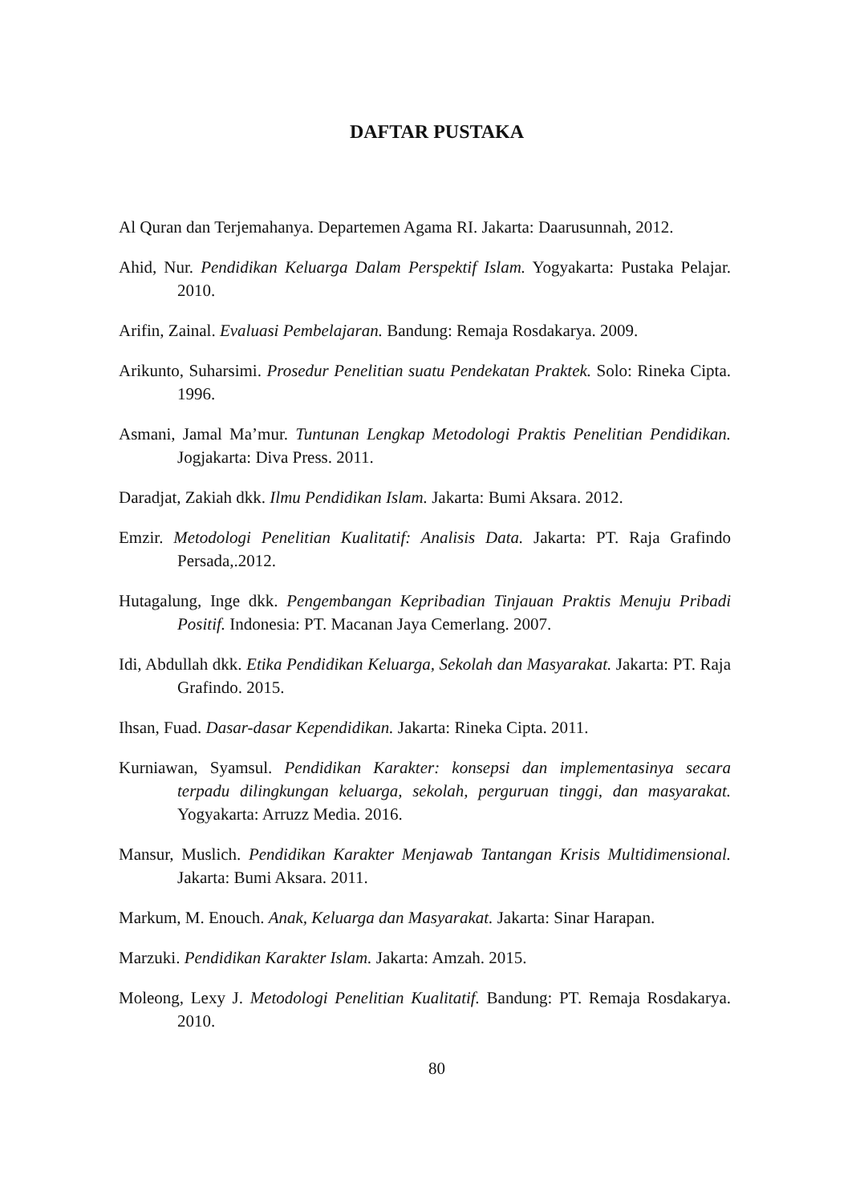DAFTAR PUSTAKA
Al Quran dan Terjemahanya. Departemen Agama RI. Jakarta: Daarusunnah, 2012.
Ahid, Nur. Pendidikan Keluarga Dalam Perspektif Islam. Yogyakarta: Pustaka Pelajar. 2010.
Arifin, Zainal. Evaluasi Pembelajaran. Bandung: Remaja Rosdakarya. 2009.
Arikunto, Suharsimi. Prosedur Penelitian suatu Pendekatan Praktek. Solo: Rineka Cipta. 1996.
Asmani, Jamal Ma’mur. Tuntunan Lengkap Metodologi Praktis Penelitian Pendidikan. Jogjakarta: Diva Press. 2011.
Daradjat, Zakiah dkk. Ilmu Pendidikan Islam. Jakarta: Bumi Aksara. 2012.
Emzir. Metodologi Penelitian Kualitatif: Analisis Data. Jakarta: PT. Raja Grafindo Persada,.2012.
Hutagalung, Inge dkk. Pengembangan Kepribadian Tinjauan Praktis Menuju Pribadi Positif. Indonesia: PT. Macanan Jaya Cemerlang. 2007.
Idi, Abdullah dkk. Etika Pendidikan Keluarga, Sekolah dan Masyarakat. Jakarta: PT. Raja Grafindo. 2015.
Ihsan, Fuad. Dasar-dasar Kependidikan. Jakarta: Rineka Cipta. 2011.
Kurniawan, Syamsul. Pendidikan Karakter: konsepsi dan implementasinya secara terpadu dilingkungan keluarga, sekolah, perguruan tinggi, dan masyarakat. Yogyakarta: Arruzz Media. 2016.
Mansur, Muslich. Pendidikan Karakter Menjawab Tantangan Krisis Multidimensional. Jakarta: Bumi Aksara. 2011.
Markum, M. Enouch. Anak, Keluarga dan Masyarakat. Jakarta: Sinar Harapan.
Marzuki. Pendidikan Karakter Islam. Jakarta: Amzah. 2015.
Moleong, Lexy J. Metodologi Penelitian Kualitatif. Bandung: PT. Remaja Rosdakarya. 2010.
80